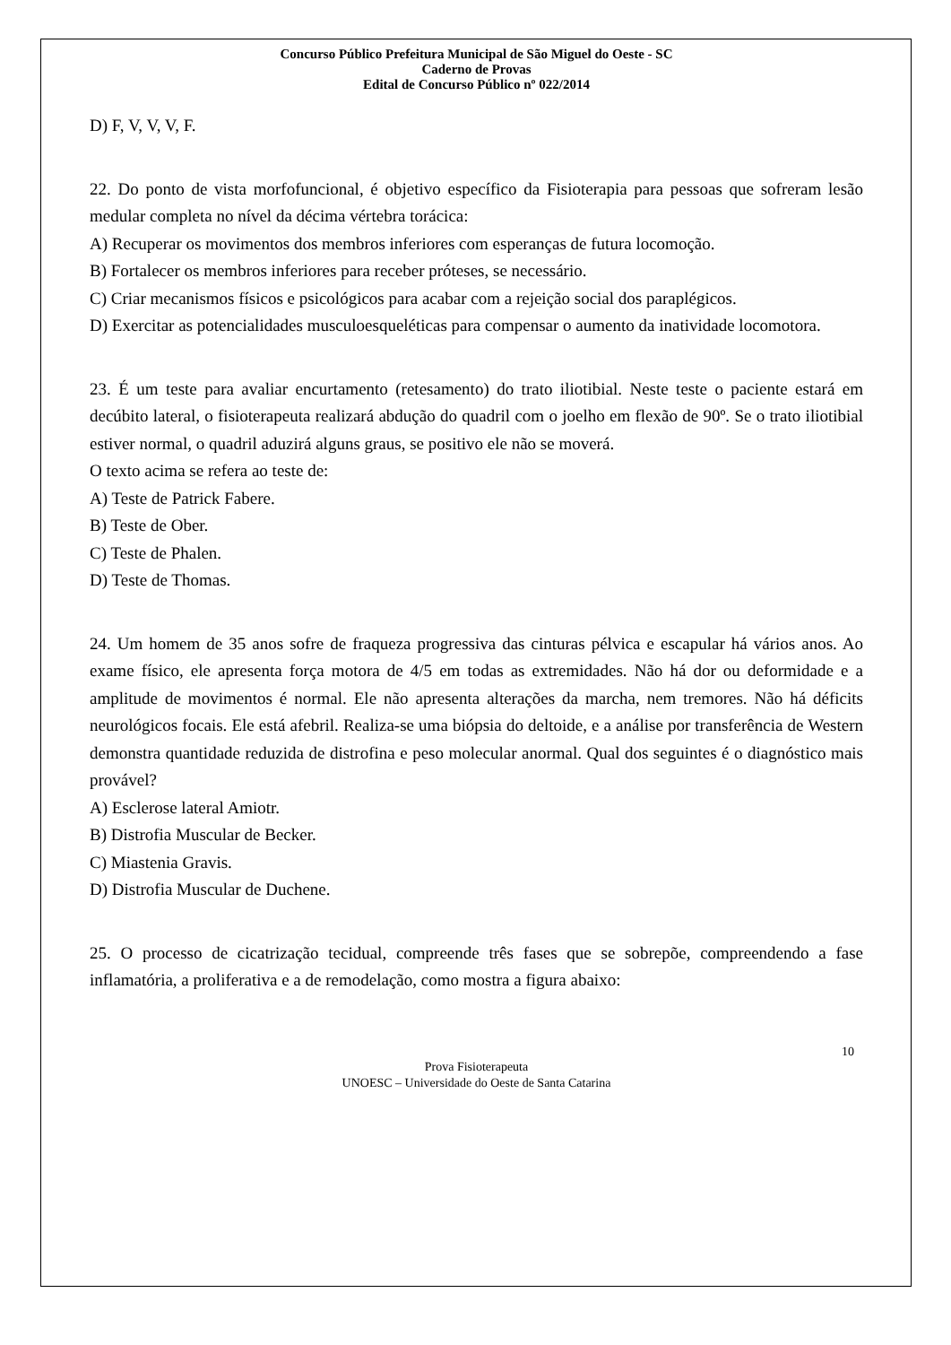Concurso Público Prefeitura Municipal de São Miguel do Oeste - SC
Caderno de Provas
Edital de Concurso Público nº 022/2014
D) F, V, V, V, F.
22. Do ponto de vista morfofuncional, é objetivo específico da Fisioterapia para pessoas que sofreram lesão medular completa no nível da décima vértebra torácica:
A) Recuperar os movimentos dos membros inferiores com esperanças de futura locomoção.
B) Fortalecer os membros inferiores para receber próteses, se necessário.
C) Criar mecanismos físicos e psicológicos para acabar com a rejeição social dos paraplégicos.
D) Exercitar as potencialidades musculoesqueléticas para compensar o aumento da inatividade locomotora.
23. É um teste para avaliar encurtamento (retesamento) do trato iliotibial. Neste teste o paciente estará em decúbito lateral, o fisioterapeuta realizará abdução do quadril com o joelho em flexão de 90º. Se o trato iliotibial estiver normal, o quadril aduzirá alguns graus, se positivo ele não se moverá.
O texto acima se refera ao teste de:
A) Teste de Patrick Fabere.
B) Teste de Ober.
C) Teste de Phalen.
D) Teste de Thomas.
24. Um homem de 35 anos sofre de fraqueza progressiva das cinturas pélvica e escapular há vários anos. Ao exame físico, ele apresenta força motora de 4/5 em todas as extremidades. Não há dor ou deformidade e a amplitude de movimentos é normal. Ele não apresenta alterações da marcha, nem tremores. Não há déficits neurológicos focais. Ele está afebril. Realiza-se uma biópsia do deltoide, e a análise por transferência de Western demonstra quantidade reduzida de distrofina e peso molecular anormal. Qual dos seguintes é o diagnóstico mais provável?
A) Esclerose lateral Amiotr.
B) Distrofia Muscular de Becker.
C) Miastenia Gravis.
D) Distrofia Muscular de Duchene.
25. O processo de cicatrização tecidual, compreende três fases que se sobrepõe, compreendendo a fase inflamatória, a proliferativa e a de remodelação, como mostra a figura abaixo:
10
Prova Fisioterapeuta
UNOESC – Universidade do Oeste de Santa Catarina